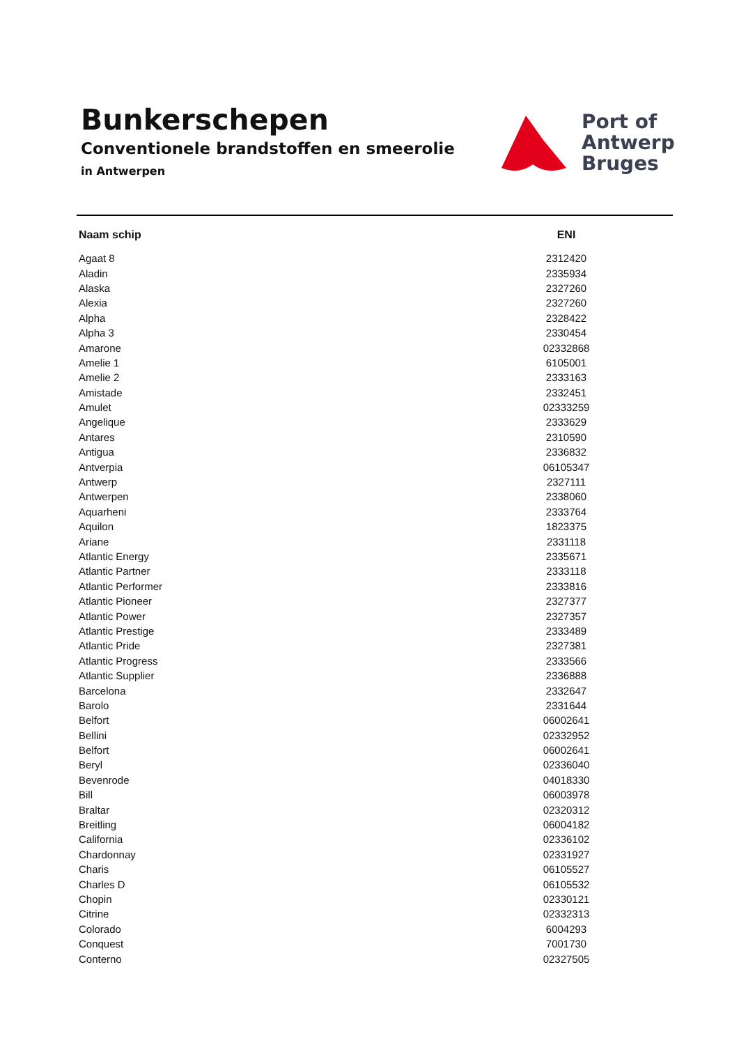Bunkerschepen
Conventionele brandstoffen en smeerolie
in Antwerpen
Port of
Antwerp
Bruges
| Naam schip | ENI |
| --- | --- |
| Agaat 8 | 2312420 |
| Aladin | 2335934 |
| Alaska | 2327260 |
| Alexia | 2327260 |
| Alpha | 2328422 |
| Alpha 3 | 2330454 |
| Amarone | 02332868 |
| Amelie 1 | 6105001 |
| Amelie 2 | 2333163 |
| Amistade | 2332451 |
| Amulet | 02333259 |
| Angelique | 2333629 |
| Antares | 2310590 |
| Antigua | 2336832 |
| Antverpia | 06105347 |
| Antwerp | 2327111 |
| Antwerpen | 2338060 |
| Aquarheni | 2333764 |
| Aquilon | 1823375 |
| Ariane | 2331118 |
| Atlantic Energy | 2335671 |
| Atlantic Partner | 2333118 |
| Atlantic Performer | 2333816 |
| Atlantic Pioneer | 2327377 |
| Atlantic Power | 2327357 |
| Atlantic Prestige | 2333489 |
| Atlantic Pride | 2327381 |
| Atlantic Progress | 2333566 |
| Atlantic Supplier | 2336888 |
| Barcelona | 2332647 |
| Barolo | 2331644 |
| Belfort | 06002641 |
| Bellini | 02332952 |
| Belfort | 06002641 |
| Beryl | 02336040 |
| Bevenrode | 04018330 |
| Bill | 06003978 |
| Braltar | 02320312 |
| Breitling | 06004182 |
| California | 02336102 |
| Chardonnay | 02331927 |
| Charis | 06105527 |
| Charles D | 06105532 |
| Chopin | 02330121 |
| Citrine | 02332313 |
| Colorado | 6004293 |
| Conquest | 7001730 |
| Conterno | 02327505 |